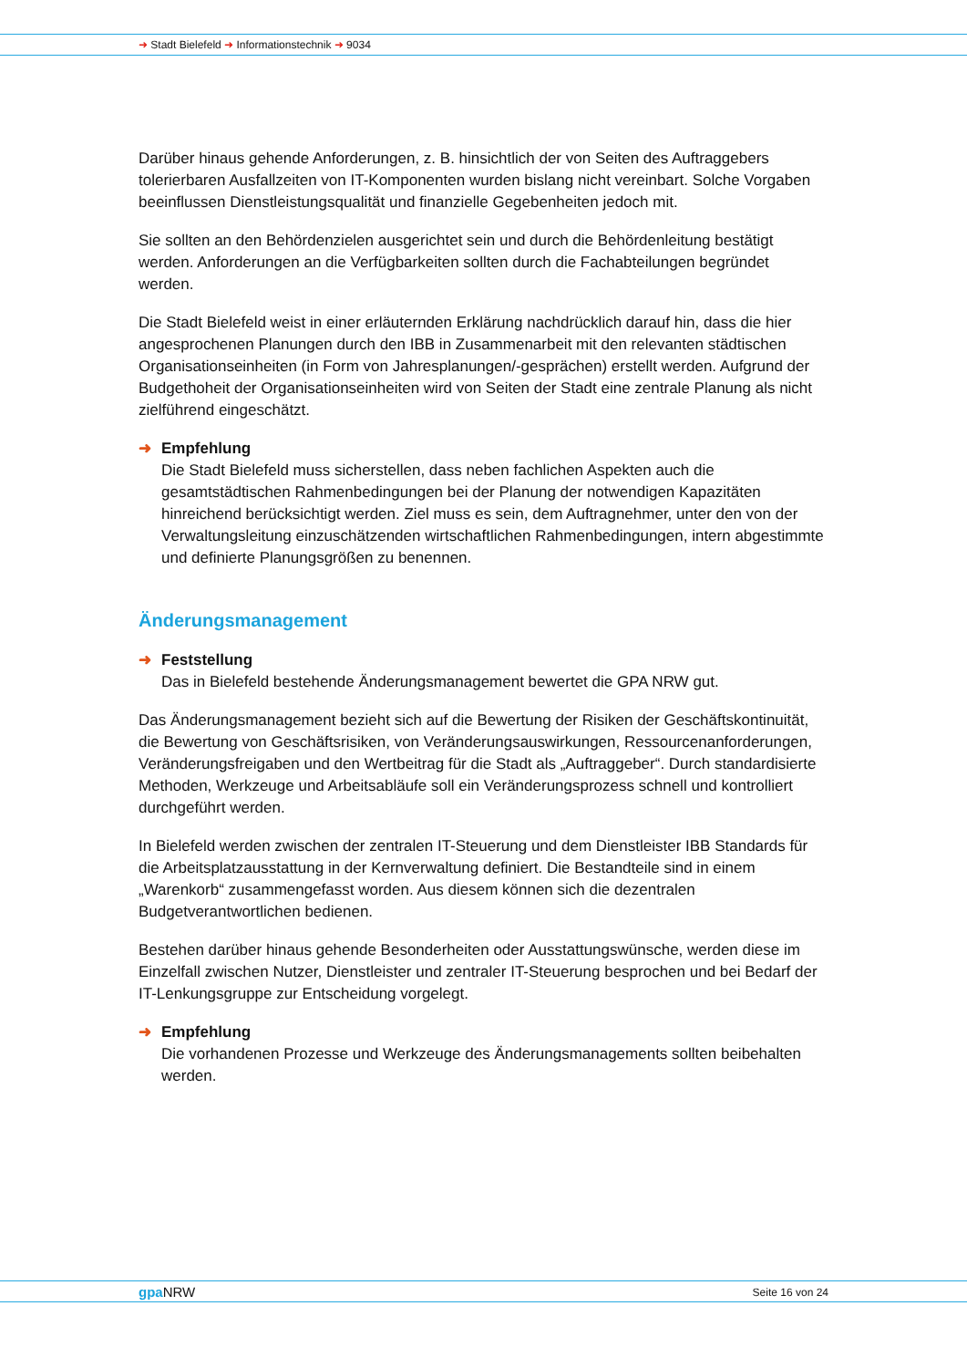➜ Stadt Bielefeld ➜ Informationstechnik ➜ 9034
Darüber hinaus gehende Anforderungen, z. B. hinsichtlich der von Seiten des Auftraggebers tolerierbaren Ausfallzeiten von IT-Komponenten wurden bislang nicht vereinbart. Solche Vorgaben beeinflussen Dienstleistungsqualität und finanzielle Gegebenheiten jedoch mit.
Sie sollten an den Behördenzielen ausgerichtet sein und durch die Behördenleitung bestätigt werden. Anforderungen an die Verfügbarkeiten sollten durch die Fachabteilungen begründet werden.
Die Stadt Bielefeld weist in einer erläuternden Erklärung nachdrücklich darauf hin, dass die hier angesprochenen Planungen durch den IBB in Zusammenarbeit mit den relevanten städtischen Organisationseinheiten (in Form von Jahresplanungen/-gesprächen) erstellt werden. Aufgrund der Budgethoheit der Organisationseinheiten wird von Seiten der Stadt eine zentrale Planung als nicht zielführend eingeschätzt.
➜ Empfehlung
Die Stadt Bielefeld muss sicherstellen, dass neben fachlichen Aspekten auch die gesamtstädtischen Rahmenbedingungen bei der Planung der notwendigen Kapazitäten hinreichend berücksichtigt werden. Ziel muss es sein, dem Auftragnehmer, unter den von der Verwaltungsleitung einzuschätzenden wirtschaftlichen Rahmenbedingungen, intern abgestimmte und definierte Planungsgrößen zu benennen.
Änderungsmanagement
➜ Feststellung
Das in Bielefeld bestehende Änderungsmanagement bewertet die GPA NRW gut.
Das Änderungsmanagement bezieht sich auf die Bewertung der Risiken der Geschäftskontinuität, die Bewertung von Geschäftsrisiken, von Veränderungsauswirkungen, Ressourcenanforderungen, Veränderungsfreigaben und den Wertbeitrag für die Stadt als „Auftraggeber“. Durch standardisierte Methoden, Werkzeuge und Arbeitsabläufe soll ein Veränderungsprozess schnell und kontrolliert durchgeführt werden.
In Bielefeld werden zwischen der zentralen IT-Steuerung und dem Dienstleister IBB Standards für die Arbeitsplatzausstattung in der Kernverwaltung definiert. Die Bestandteile sind in einem „Warenkorb“ zusammengefasst worden. Aus diesem können sich die dezentralen Budgetverantwortlichen bedienen.
Bestehen darüber hinaus gehende Besonderheiten oder Ausstattungswünsche, werden diese im Einzelfall zwischen Nutzer, Dienstleister und zentraler IT-Steuerung besprochen und bei Bedarf der IT-Lenkungsgruppe zur Entscheidung vorgelegt.
➜ Empfehlung
Die vorhandenen Prozesse und Werkzeuge des Änderungsmanagements sollten beibehalten werden.
gpa NRW Seite 16 von 24